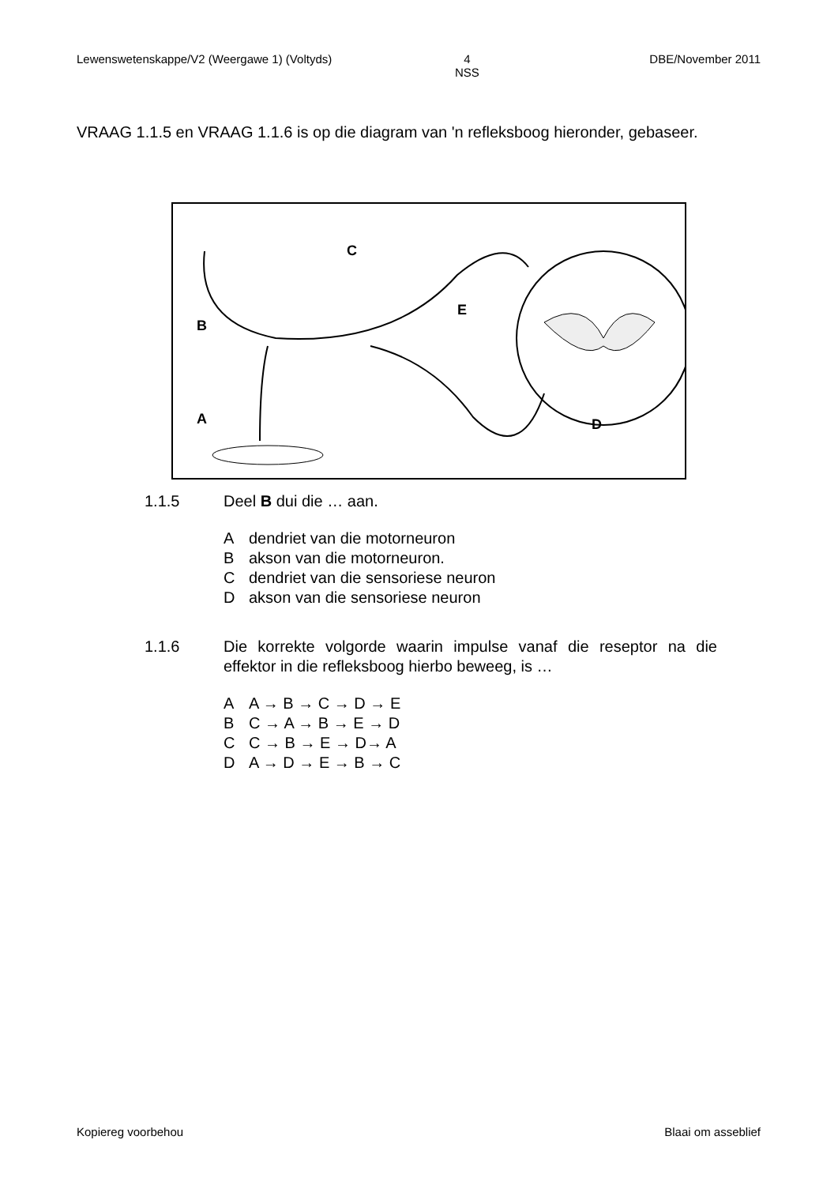Lewenswetenskappe/V2 (Weergawe 1) (Voltyds) 4
NSS DBE/November 2011
VRAAG 1.1.5 en VRAAG 1.1.6 is op die diagram van 'n refleksboog hieronder, gebaseer.
C
B
A
E
D
1.1.5 Deel B dui die … aan.
Adendriet van die motorneuron
Bakson van die motorneuron.
Cdendriet van die sensoriese neuron
Dakson van die sensoriese neuron
1.1.6 Die korrekte volgorde waarin impulse vanaf die reseptor na die effektor in die refleksboog hierbo beweeg, is …
A A → B → C → D → E
B C → A → B → E → D
C C → B → E → D→ A
D A → D → E → B → C
Kopiereg voorbehou Blaai om asseblief